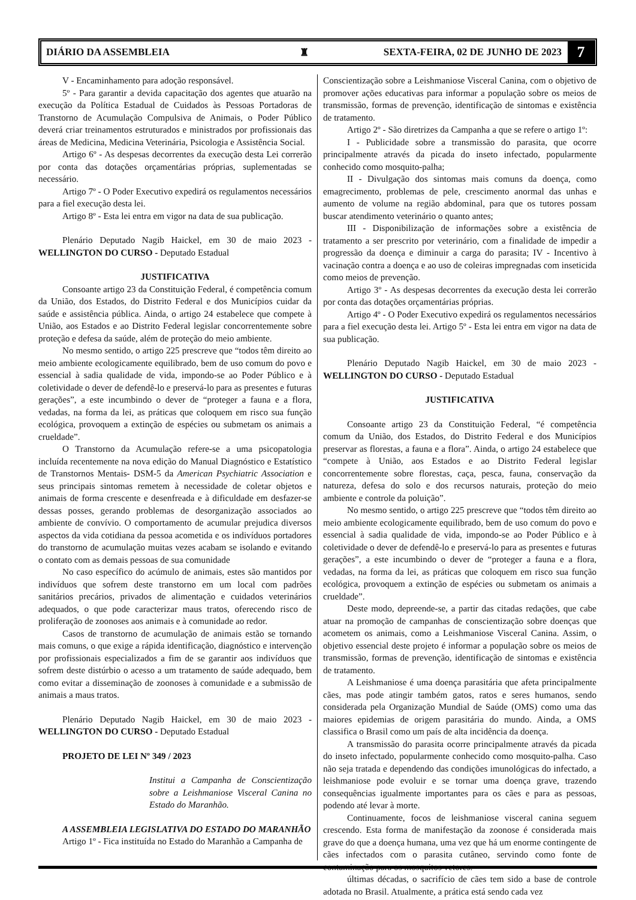DIÁRIO DA ASSEMBLEIA ♜ SEXTA-FEIRA, 02 DE JUNHO DE 2023 7
V - Encaminhamento para adoção responsável.
5º - Para garantir a devida capacitação dos agentes que atuarão na execução da Política Estadual de Cuidados às Pessoas Portadoras de Transtorno de Acumulação Compulsiva de Animais, o Poder Público deverá criar treinamentos estruturados e ministrados por profissionais das áreas de Medicina, Medicina Veterinária, Psicologia e Assistência Social.
Artigo 6º - As despesas decorrentes da execução desta Lei correrão por conta das dotações orçamentárias próprias, suplementadas se necessário.
Artigo 7º - O Poder Executivo expedirá os regulamentos necessários para a fiel execução desta lei.
Artigo 8º - Esta lei entra em vigor na data de sua publicação.
Plenário Deputado Nagib Haickel, em 30 de maio 2023 - WELLINGTON DO CURSO - Deputado Estadual
JUSTIFICATIVA
Consoante artigo 23 da Constituição Federal, é competência comum da União, dos Estados, do Distrito Federal e dos Municípios cuidar da saúde e assistência pública. Ainda, o artigo 24 estabelece que compete à União, aos Estados e ao Distrito Federal legislar concorrentemente sobre proteção e defesa da saúde, além de proteção do meio ambiente.
No mesmo sentido, o artigo 225 prescreve que “todos têm direito ao meio ambiente ecologicamente equilibrado, bem de uso comum do povo e essencial à sadia qualidade de vida, impondo-se ao Poder Público e à coletividade o dever de defendê-lo e preservá-lo para as presentes e futuras gerações”, a este incumbindo o dever de “proteger a fauna e a flora, vedadas, na forma da lei, as práticas que coloquem em risco sua função ecológica, provoquem a extinção de espécies ou submetam os animais a crueldade”.
O Transtorno da Acumulação refere-se a uma psicopatologia incluída recentemente na nova edição do Manual Diagnóstico e Estatístico de Transtornos Mentais- DSM-5 da American Psychiatric Association e seus principais sintomas remetem à necessidade de coletar objetos e animais de forma crescente e desenfreada e à dificuldade em desfazer-se dessas posses, gerando problemas de desorganização associados ao ambiente de convívio. O comportamento de acumular prejudica diversos aspectos da vida cotidiana da pessoa acometida e os indivíduos portadores do transtorno de acumulação muitas vezes acabam se isolando e evitando o contato com as demais pessoas de sua comunidade
No caso específico do acúmulo de animais, estes são mantidos por indivíduos que sofrem deste transtorno em um local com padrões sanitários precários, privados de alimentação e cuidados veterinários adequados, o que pode caracterizar maus tratos, oferecendo risco de proliferação de zoonoses aos animais e à comunidade ao redor.
Casos de transtorno de acumulação de animais estão se tornando mais comuns, o que exige a rápida identificação, diagnóstico e intervenção por profissionais especializados a fim de se garantir aos indivíduos que sofrem deste distúrbio o acesso a um tratamento de saúde adequado, bem como evitar a disseminação de zoonoses à comunidade e a submissão de animais a maus tratos.
Plenário Deputado Nagib Haickel, em 30 de maio 2023 - WELLINGTON DO CURSO - Deputado Estadual
PROJETO DE LEI Nº 349 / 2023
Institui a Campanha de Conscientização sobre a Leishmaniose Visceral Canina no Estado do Maranhão.
A ASSEMBLEIA LEGISLATIVA DO ESTADO DO MARANHÃO
Artigo 1º - Fica instituída no Estado do Maranhão a Campanha de
Conscientização sobre a Leishmaniose Visceral Canina, com o objetivo de promover ações educativas para informar a população sobre os meios de transmissão, formas de prevenção, identificação de sintomas e existência de tratamento.
Artigo 2º - São diretrizes da Campanha a que se refere o artigo 1º:
I - Publicidade sobre a transmissão do parasita, que ocorre principalmente através da picada do inseto infectado, popularmente conhecido como mosquito-palha;
II - Divulgação dos sintomas mais comuns da doença, como emagrecimento, problemas de pele, crescimento anormal das unhas e aumento de volume na região abdominal, para que os tutores possam buscar atendimento veterinário o quanto antes;
III - Disponibilização de informações sobre a existência de tratamento a ser prescrito por veterinário, com a finalidade de impedir a progressão da doença e diminuir a carga do parasita; IV - Incentivo à vacinação contra a doença e ao uso de coleiras impregnadas com inseticida como meios de prevenção.
Artigo 3º - As despesas decorrentes da execução desta lei correrão por conta das dotações orçamentárias próprias.
Artigo 4º - O Poder Executivo expedirá os regulamentos necessários para a fiel execução desta lei. Artigo 5º - Esta lei entra em vigor na data de sua publicação.
Plenário Deputado Nagib Haickel, em 30 de maio 2023 - WELLINGTON DO CURSO - Deputado Estadual
JUSTIFICATIVA
Consoante artigo 23 da Constituição Federal, “é competência comum da União, dos Estados, do Distrito Federal e dos Municípios preservar as florestas, a fauna e a flora”. Ainda, o artigo 24 estabelece que “compete à União, aos Estados e ao Distrito Federal legislar concorrentemente sobre florestas, caça, pesca, fauna, conservação da natureza, defesa do solo e dos recursos naturais, proteção do meio ambiente e controle da poluição”.
No mesmo sentido, o artigo 225 prescreve que “todos têm direito ao meio ambiente ecologicamente equilibrado, bem de uso comum do povo e essencial à sadia qualidade de vida, impondo-se ao Poder Público e à coletividade o dever de defendê-lo e preservá-lo para as presentes e futuras gerações”, a este incumbindo o dever de “proteger a fauna e a flora, vedadas, na forma da lei, as práticas que coloquem em risco sua função ecológica, provoquem a extinção de espécies ou submetam os animais a crueldade”.
Deste modo, depreende-se, a partir das citadas redações, que cabe atuar na promoção de campanhas de conscientização sobre doenças que acometem os animais, como a Leishmaniose Visceral Canina. Assim, o objetivo essencial deste projeto é informar a população sobre os meios de transmissão, formas de prevenção, identificação de sintomas e existência de tratamento.
A Leishmaniose é uma doença parasitária que afeta principalmente cães, mas pode atingir também gatos, ratos e seres humanos, sendo considerada pela Organização Mundial de Saúde (OMS) como uma das maiores epidemias de origem parasitária do mundo. Ainda, a OMS classifica o Brasil como um país de alta incidência da doença.
A transmissão do parasita ocorre principalmente através da picada do inseto infectado, popularmente conhecido como mosquito-palha. Caso não seja tratada e dependendo das condições imunológicas do infectado, a leishmaniose pode evoluir e se tornar uma doença grave, trazendo consequências igualmente importantes para os cães e para as pessoas, podendo até levar à morte.
Continuamente, focos de leishmaniose visceral canina seguem crescendo. Esta forma de manifestação da zoonose é considerada mais grave do que a doença humana, uma vez que há um enorme contingente de cães infectados com o parasita cutâneo, servindo como fonte de contaminação para os mosquitos vetores.
últimas décadas, o sacrifício de cães tem sido a base de controle adotada no Brasil. Atualmente, a prática está sendo cada vez